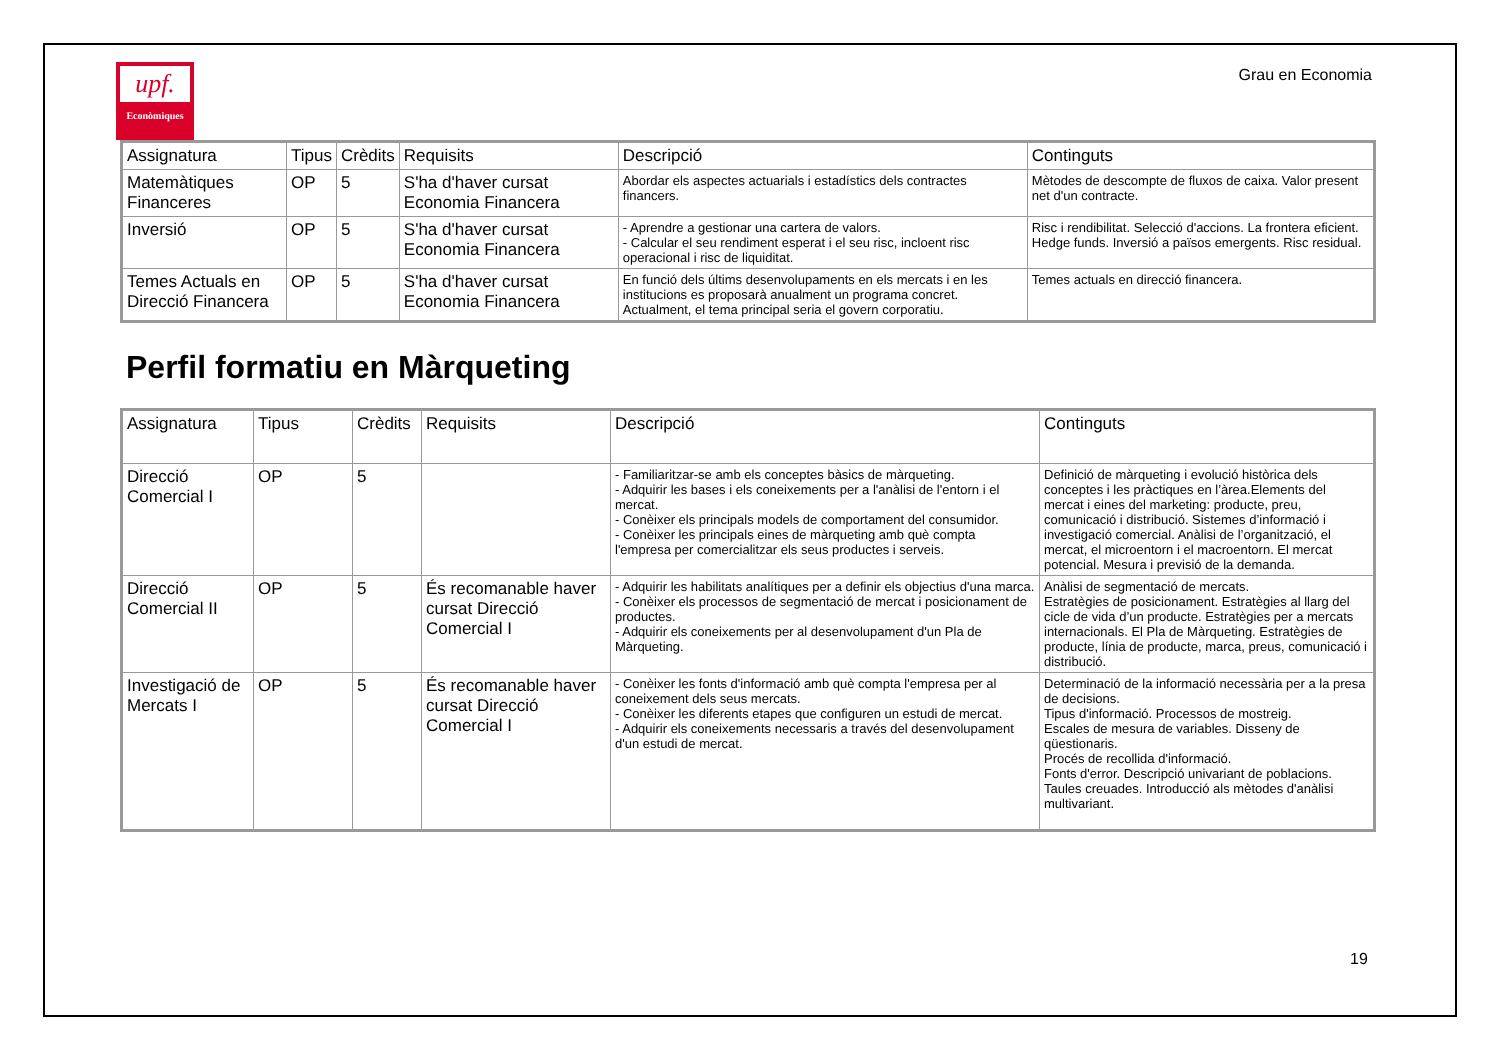upf.
Econòmiques
Grau en Economia
| Assignatura | Tipus | Crèdits | Requisits | Descripció | Continguts |
| Matemàtiques Financeres | OP | 5 | S'ha d'haver cursat Economia Financera | Abordar els aspectes actuarials i estadístics dels contractes financers. | Mètodes de descompte de fluxos de caixa. Valor present net d'un contracte. |
| Inversió | OP | 5 | S'ha d'haver cursat Economia Financera | - Aprendre a gestionar una cartera de valors. - Calcular el seu rendiment esperat i el seu risc, incloent risc operacional i risc de liquiditat. | Risc i rendibilitat. Selecció d'accions. La frontera eficient. Hedge funds. Inversió a països emergents. Risc residual. |
| Temes Actuals en Direcció Financera | OP | 5 | S'ha d'haver cursat Economia Financera | En funció dels últims desenvolupaments en els mercats i en les institucions es proposarà anualment un programa concret. Actualment, el tema principal seria el govern corporatiu. | Temes actuals en direcció financera. |
Perfil formatiu en Màrqueting
| Assignatura | Tipus | Crèdits | Requisits | Descripció | Continguts |
| Direcció Comercial I | OP | 5 | | - Familiaritzar-se amb els conceptes bàsics de màrqueting. - Adquirir les bases i els coneixements per a l'anàlisi de l'entorn i el mercat. - Conèixer els principals models de comportament del consumidor. - Conèixer les principals eines de màrqueting amb què compta l'empresa per comercialitzar els seus productes i serveis. | Definició de màrqueting i evolució històrica dels conceptes i les pràctiques en l’àrea.Elements del mercat i eines del marketing: producte, preu, comunicació i distribució. Sistemes d’informació i investigació comercial. Anàlisi de l’organització, el mercat, el microentorn i el macroentorn. El mercat potencial. Mesura i previsió de la demanda. |
| Direcció Comercial II | OP | 5 | És recomanable haver cursat Direcció Comercial I | - Adquirir les habilitats analítiques per a definir els objectius d'una marca. - Conèixer els processos de segmentació de mercat i posicionament de productes. - Adquirir els coneixements per al desenvolupament d'un Pla de Màrqueting. | Anàlisi de segmentació de mercats. Estratègies de posicionament. Estratègies al llarg del cicle de vida d’un producte. Estratègies per a mercats internacionals. El Pla de Màrqueting. Estratègies de producte, línia de producte, marca, preus, comunicació i distribució. |
| Investigació de Mercats I | OP | 5 | És recomanable haver cursat Direcció Comercial I | - Conèixer les fonts d'informació amb què compta l'empresa per al coneixement dels seus mercats. - Conèixer les diferents etapes que configuren un estudi de mercat. - Adquirir els coneixements necessaris a través del desenvolupament d'un estudi de mercat. | Determinació de la informació necessària per a la presa de decisions. Tipus d'informació. Processos de mostreig. Escales de mesura de variables. Disseny de qüestionaris. Procés de recollida d'informació. Fonts d'error. Descripció univariant de poblacions. Taules creuades. Introducció als mètodes d'anàlisi multivariant. |
19